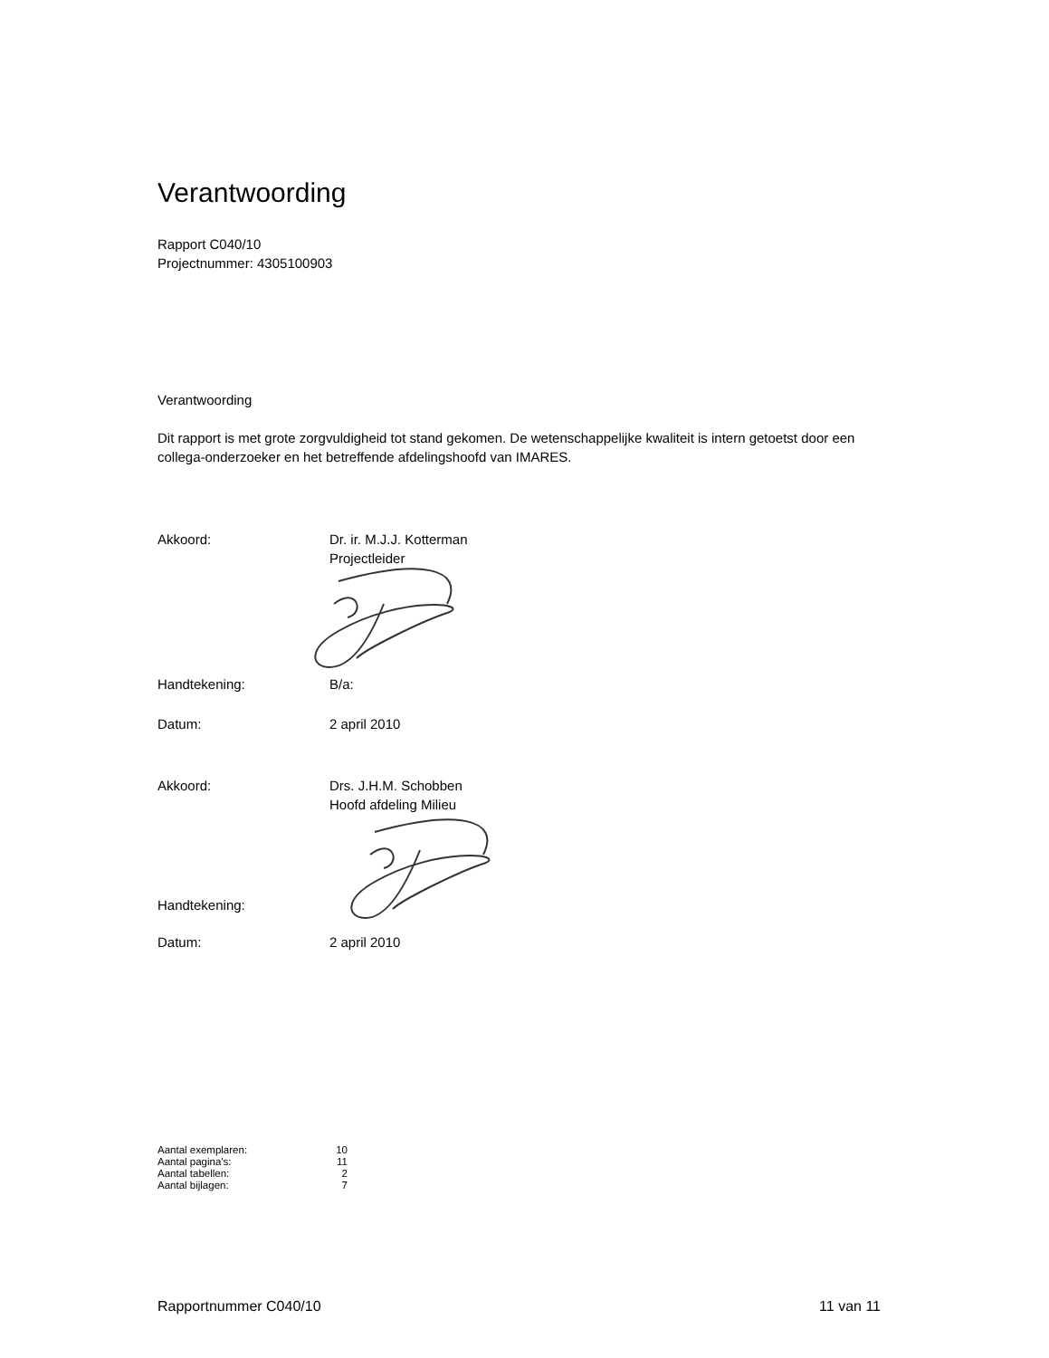Verantwoording
Rapport C040/10
Projectnummer: 4305100903
Verantwoording
Dit rapport is met grote zorgvuldigheid tot stand gekomen. De wetenschappelijke kwaliteit is intern getoetst door een collega-onderzoeker en het betreffende afdelingshoofd van IMARES.
Akkoord: Dr. ir. M.J.J. Kotterman
Projectleider
Handtekening: B/a:
Datum: 2 april 2010
Akkoord: Drs. J.H.M. Schobben
Hoofd afdeling Milieu
Handtekening:
Datum: 2 april 2010
Aantal exemplaren: 10
Aantal pagina's: 11
Aantal tabellen: 2
Aantal bijlagen: 7
Rapportnummer C040/10 11 van 11